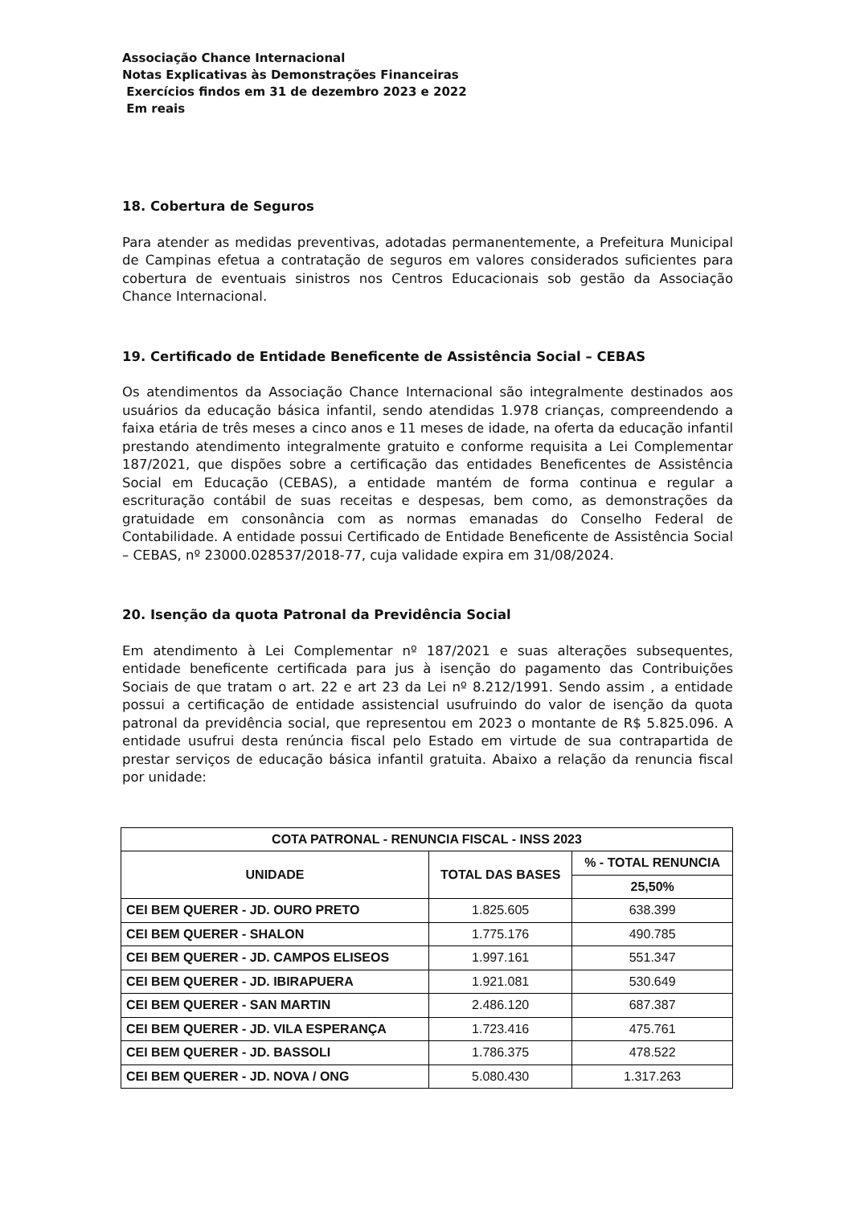Associação Chance Internacional
Notas Explicativas às Demonstrações Financeiras
Exercícios findos em 31 de dezembro 2023 e 2022
Em reais
18. Cobertura de Seguros
Para atender as medidas preventivas, adotadas permanentemente, a Prefeitura Municipal de Campinas efetua a contratação de seguros em valores considerados suficientes para cobertura de eventuais sinistros nos Centros Educacionais sob gestão da Associação Chance Internacional.
19. Certificado de Entidade Beneficente de Assistência Social – CEBAS
Os atendimentos da Associação Chance Internacional são integralmente destinados aos usuários da educação básica infantil, sendo atendidas 1.978 crianças, compreendendo a faixa etária de três meses a cinco anos e 11 meses de idade, na oferta da educação infantil prestando atendimento integralmente gratuito e conforme requisita a Lei Complementar 187/2021, que dispões sobre a certificação das entidades Beneficentes de Assistência Social em Educação (CEBAS), a entidade mantém de forma continua e regular a escrituração contábil de suas receitas e despesas, bem como, as demonstrações da gratuidade em consonância com as normas emanadas do Conselho Federal de Contabilidade. A entidade possui Certificado de Entidade Beneficente de Assistência Social – CEBAS, nº 23000.028537/2018-77, cuja validade expira em 31/08/2024.
20. Isenção da quota Patronal da Previdência Social
Em atendimento à Lei Complementar nº 187/2021 e suas alterações subsequentes, entidade beneficente certificada para jus à isenção do pagamento das Contribuições Sociais de que tratam o art. 22 e art 23 da Lei nº 8.212/1991. Sendo assim , a entidade possui a certificação de entidade assistencial usufruindo do valor de isenção da quota patronal da previdência social, que representou em 2023 o montante de R$ 5.825.096. A entidade usufrui desta renúncia fiscal pelo Estado em virtude de sua contrapartida de prestar serviços de educação básica infantil gratuita. Abaixo a relação da renuncia fiscal por unidade:
| COTA PATRONAL - RENUNCIA FISCAL - INSS 2023 | | |
| --- | --- | --- |
| UNIDADE | TOTAL DAS BASES | % - TOTAL RENUNCIA |
| | | 25,50% |
| CEI BEM QUERER - JD. OURO PRETO | 1.825.605 | 638.399 |
| CEI BEM QUERER - SHALON | 1.775.176 | 490.785 |
| CEI BEM QUERER - JD. CAMPOS ELISEOS | 1.997.161 | 551.347 |
| CEI BEM QUERER - JD. IBIRAPUERA | 1.921.081 | 530.649 |
| CEI BEM QUERER - SAN MARTIN | 2.486.120 | 687.387 |
| CEI BEM QUERER - JD. VILA ESPERANÇA | 1.723.416 | 475.761 |
| CEI BEM QUERER - JD. BASSOLI | 1.786.375 | 478.522 |
| CEI BEM QUERER - JD. NOVA / ONG | 5.080.430 | 1.317.263 |